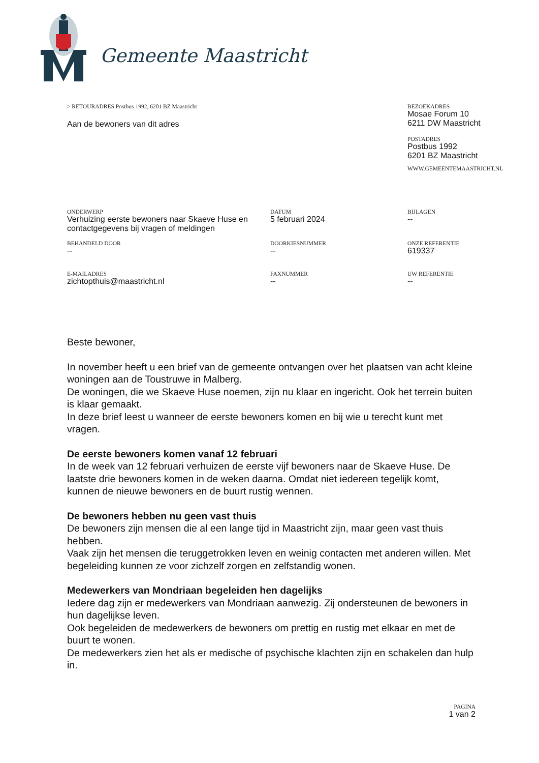Gemeente Maastricht
> RETOURADRES Postbus 1992, 6201 BZ Maastricht
Aan de bewoners van dit adres
BEZOEKADRES
Mosae Forum 10
6211 DW Maastricht
POSTADRES
Postbus 1992
6201 BZ Maastricht
WWW.GEMEENTEMAASTRICHT.NL
ONDERWERP
Verhuizing eerste bewoners naar Skaeve Huse en contactgegevens bij vragen of meldingen
DATUM
5 februari 2024
BIJLAGEN
--
BEHANDELD DOOR
--
DOORKIESNUMMER
--
ONZE REFERENTIE
619337
E-MAILADRES
zichtopthuis@maastricht.nl
FAXNUMMER
--
UW REFERENTIE
--
Beste bewoner,
In november heeft u een brief van de gemeente ontvangen over het plaatsen van acht kleine woningen aan de Toustruwe in Malberg.
De woningen, die we Skaeve Huse noemen, zijn nu klaar en ingericht. Ook het terrein buiten is klaar gemaakt.
In deze brief leest u wanneer de eerste bewoners komen en bij wie u terecht kunt met vragen.
De eerste bewoners komen vanaf 12 februari
In de week van 12 februari verhuizen de eerste vijf bewoners naar de Skaeve Huse. De laatste drie bewoners komen in de weken daarna. Omdat niet iedereen tegelijk komt, kunnen de nieuwe bewoners en de buurt rustig wennen.
De bewoners hebben nu geen vast thuis
De bewoners zijn mensen die al een lange tijd in Maastricht zijn, maar geen vast thuis hebben.
Vaak zijn het mensen die teruggetrokken leven en weinig contacten met anderen willen. Met begeleiding kunnen ze voor zichzelf zorgen en zelfstandig wonen.
Medewerkers van Mondriaan begeleiden hen dagelijks
Iedere dag zijn er medewerkers van Mondriaan aanwezig. Zij ondersteunen de bewoners in hun dagelijkse leven.
Ook begeleiden de medewerkers de bewoners om prettig en rustig met elkaar en met de buurt te wonen.
De medewerkers zien het als er medische of psychische klachten zijn en schakelen dan hulp in.
PAGINA
1 van 2